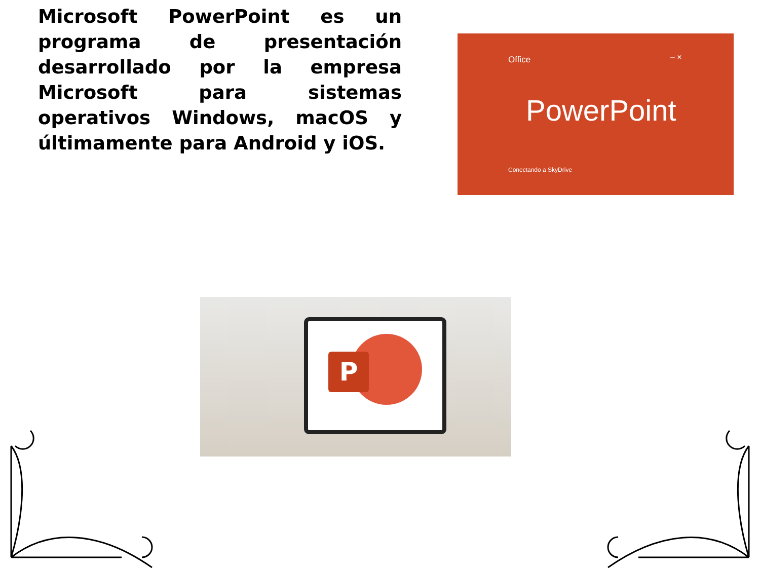Microsoft PowerPoint es un programa de presentación desarrollado por la empresa Microsoft para sistemas operativos Windows, macOS y últimamente para Android y iOS.
Office – ×
PowerPoint
Conectando a SkyDrive
P